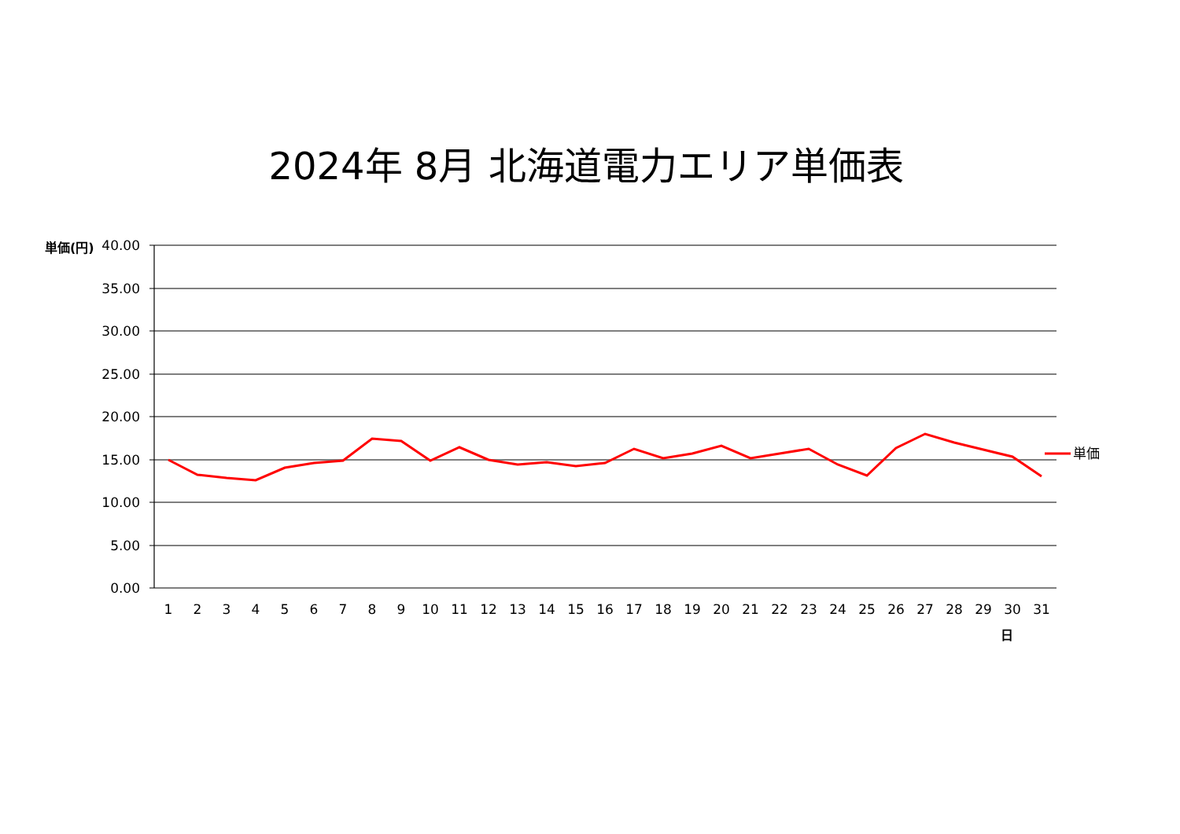2024年 8月 北海道電力エリア単価表
40.00
35.00
30.00
25.00
20.00
15.00
10.00
5.00
0.00
単価(円)
1
2
3
4
5
6
7
8
9
10
11
12
13
14
15
16
17
18
19
20
21
22
23
24
25
26
27
28
29
30
31
日
単価